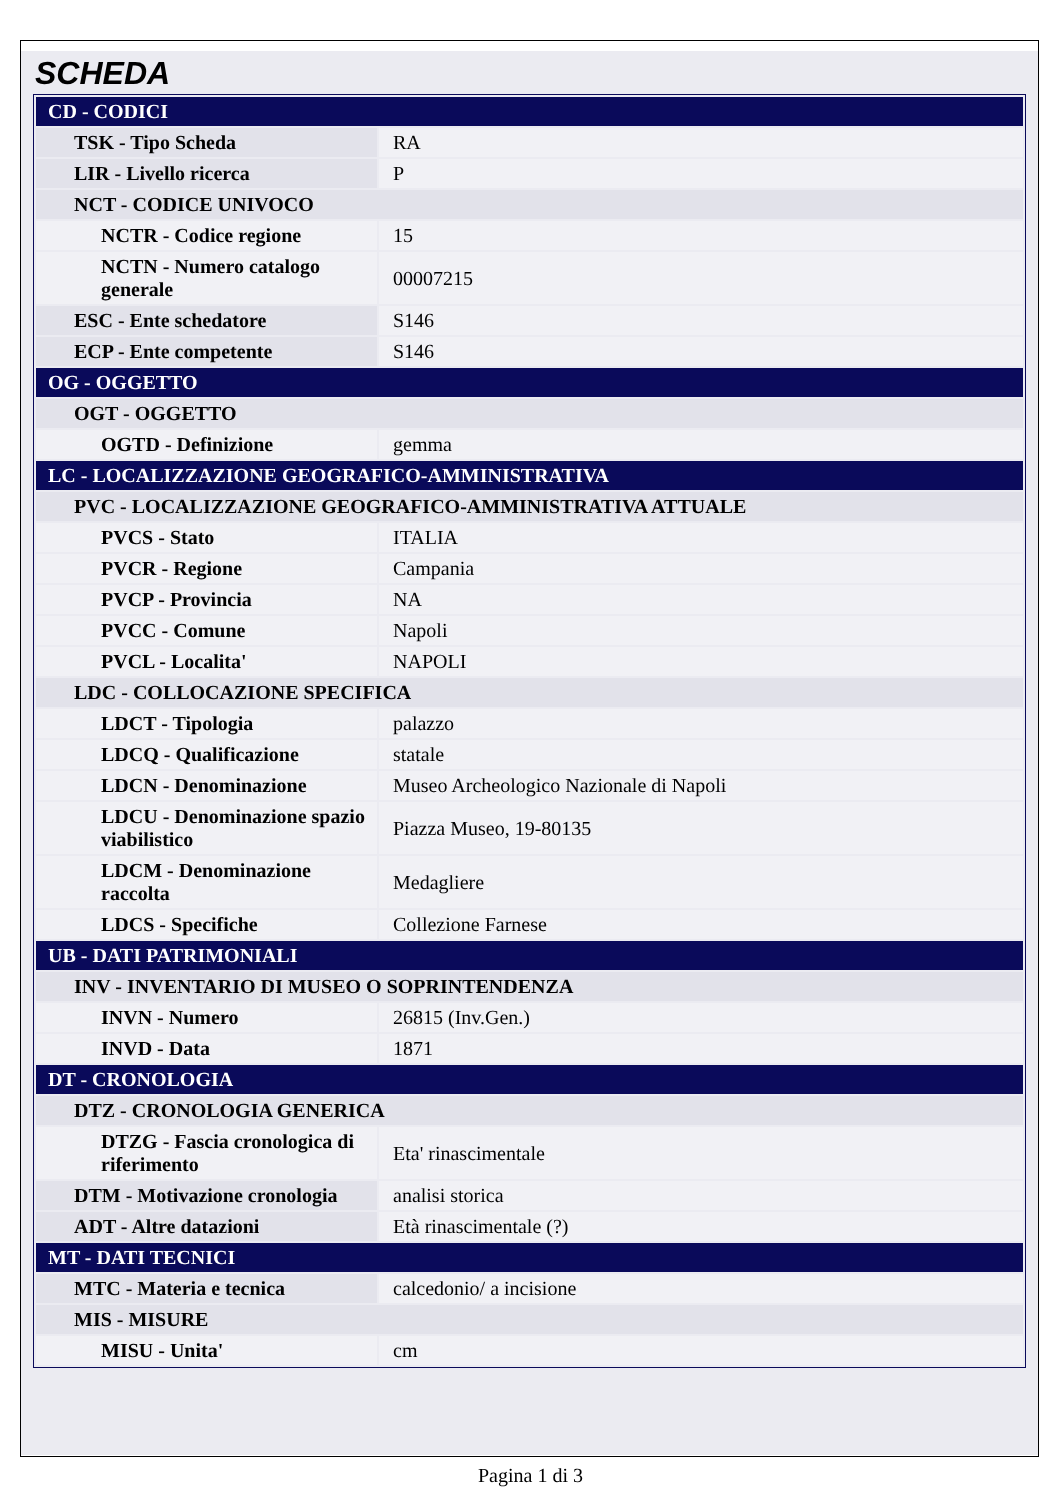SCHEDA
| CD - CODICI | |
| TSK - Tipo Scheda | RA |
| LIR - Livello ricerca | P |
| NCT - CODICE UNIVOCO | |
| NCTR - Codice regione | 15 |
| NCTN - Numero catalogo generale | 00007215 |
| ESC - Ente schedatore | S146 |
| ECP - Ente competente | S146 |
| OG - OGGETTO | |
| OGT - OGGETTO | |
| OGTD - Definizione | gemma |
| LC - LOCALIZZAZIONE GEOGRAFICO-AMMINISTRATIVA | |
| PVC - LOCALIZZAZIONE GEOGRAFICO-AMMINISTRATIVA ATTUALE | |
| PVCS - Stato | ITALIA |
| PVCR - Regione | Campania |
| PVCP - Provincia | NA |
| PVCC - Comune | Napoli |
| PVCL - Localita' | NAPOLI |
| LDC - COLLOCAZIONE SPECIFICA | |
| LDCT - Tipologia | palazzo |
| LDCQ - Qualificazione | statale |
| LDCN - Denominazione | Museo Archeologico Nazionale di Napoli |
| LDCU - Denominazione spazio viabilistico | Piazza Museo, 19-80135 |
| LDCM - Denominazione raccolta | Medagliere |
| LDCS - Specifiche | Collezione Farnese |
| UB - DATI PATRIMONIALI | |
| INV - INVENTARIO DI MUSEO O SOPRINTENDENZA | |
| INVN - Numero | 26815 (Inv.Gen.) |
| INVD - Data | 1871 |
| DT - CRONOLOGIA | |
| DTZ - CRONOLOGIA GENERICA | |
| DTZG - Fascia cronologica di riferimento | Eta' rinascimentale |
| DTM - Motivazione cronologia | analisi storica |
| ADT - Altre datazioni | Età rinascimentale (?) |
| MT - DATI TECNICI | |
| MTC - Materia e tecnica | calcedonio/ a incisione |
| MIS - MISURE | |
| MISU - Unita' | cm |
Pagina 1 di 3